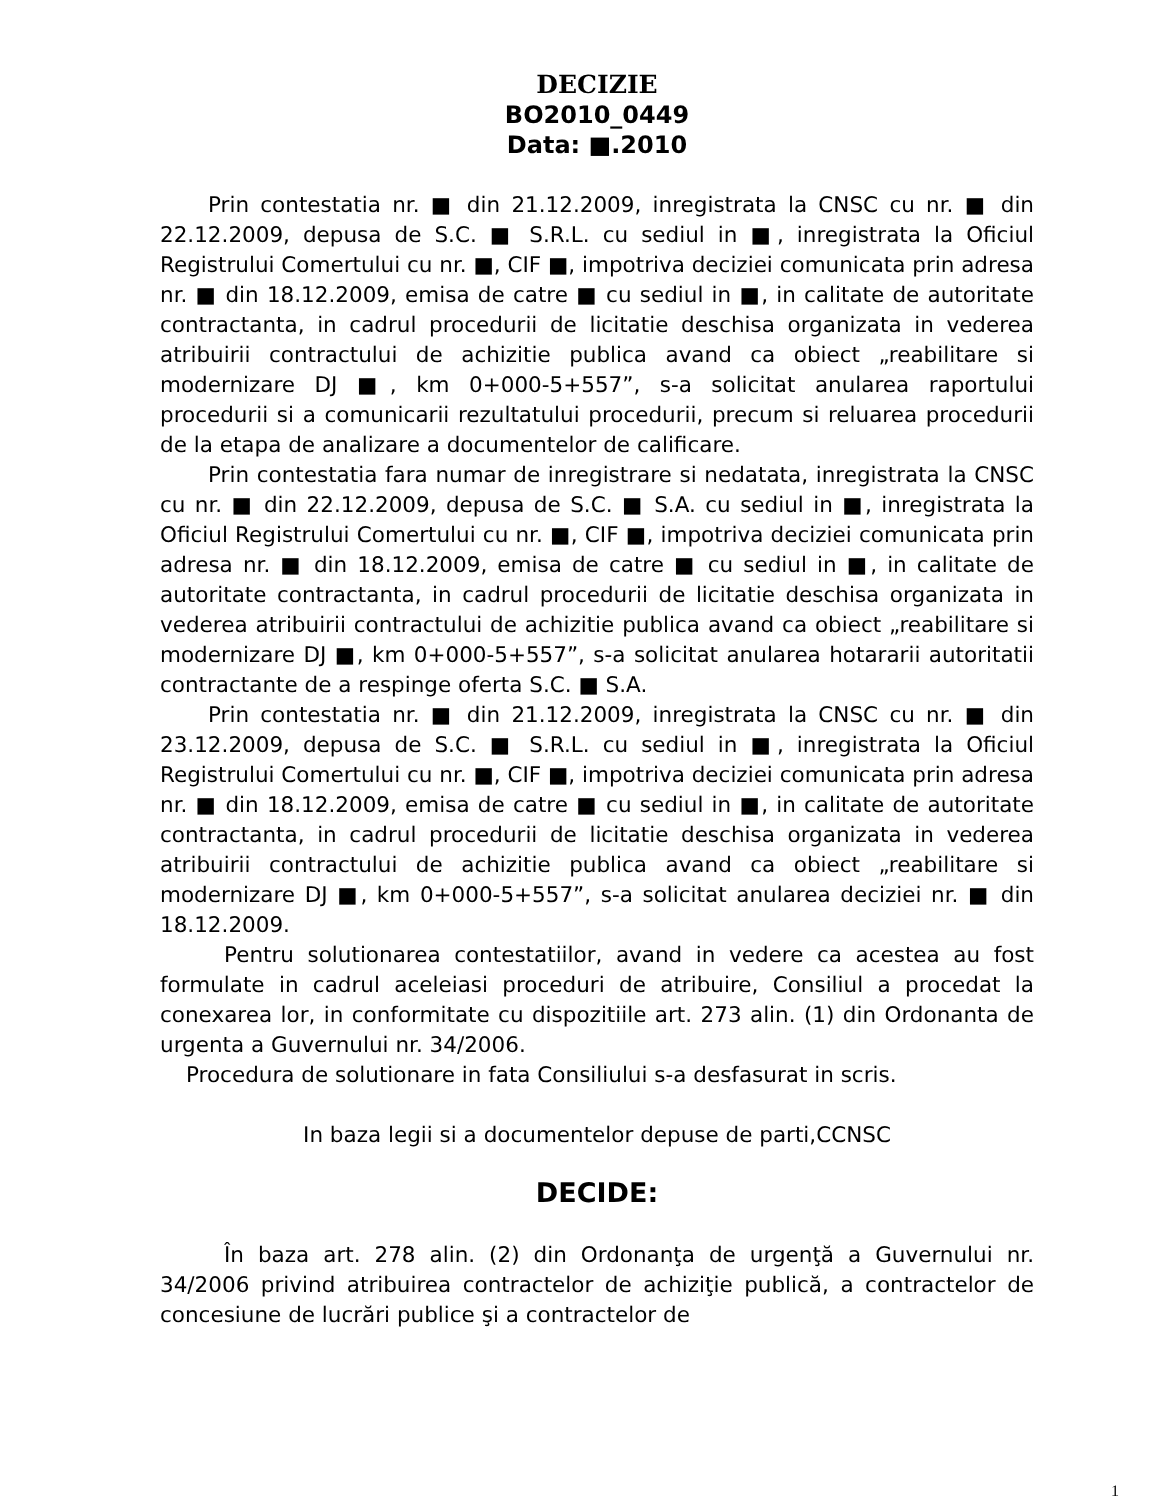DECIZIE
BO2010_0449
Data: ■.2010
Prin contestatia nr. ■ din 21.12.2009, inregistrata la CNSC cu nr. ■ din 22.12.2009, depusa de S.C. ■ S.R.L. cu sediul in ■, inregistrata la Oficiul Registrului Comertului cu nr. ■, CIF ■, impotriva deciziei comunicata prin adresa nr. ■ din 18.12.2009, emisa de catre ■ cu sediul in ■, in calitate de autoritate contractanta, in cadrul procedurii de licitatie deschisa organizata in vederea atribuirii contractului de achizitie publica avand ca obiect „reabilitare si modernizare DJ ■, km 0+000-5+557”, s-a solicitat anularea raportului procedurii si a comunicarii rezultatului procedurii, precum si reluarea procedurii de la etapa de analizare a documentelor de calificare.
Prin contestatia fara numar de inregistrare si nedatata, inregistrata la CNSC cu nr. ■ din 22.12.2009, depusa de S.C. ■ S.A. cu sediul in ■, inregistrata la Oficiul Registrului Comertului cu nr. ■, CIF ■, impotriva deciziei comunicata prin adresa nr. ■ din 18.12.2009, emisa de catre ■ cu sediul in ■, in calitate de autoritate contractanta, in cadrul procedurii de licitatie deschisa organizata in vederea atribuirii contractului de achizitie publica avand ca obiect „reabilitare si modernizare DJ ■, km 0+000-5+557”, s-a solicitat anularea hotararii autoritatii contractante de a respinge oferta S.C. ■ S.A.
Prin contestatia nr. ■ din 21.12.2009, inregistrata la CNSC cu nr. ■ din 23.12.2009, depusa de S.C. ■ S.R.L. cu sediul in ■, inregistrata la Oficiul Registrului Comertului cu nr. ■, CIF ■, impotriva deciziei comunicata prin adresa nr. ■ din 18.12.2009, emisa de catre ■ cu sediul in ■, in calitate de autoritate contractanta, in cadrul procedurii de licitatie deschisa organizata in vederea atribuirii contractului de achizitie publica avand ca obiect „reabilitare si modernizare DJ ■, km 0+000-5+557”, s-a solicitat anularea deciziei nr. ■ din 18.12.2009.
Pentru solutionarea contestatiilor, avand in vedere ca acestea au fost formulate in cadrul aceleiasi proceduri de atribuire, Consiliul a procedat la conexarea lor, in conformitate cu dispozitiile art. 273 alin. (1) din Ordonanta de urgenta a Guvernului nr. 34/2006.
Procedura de solutionare in fata Consiliului s-a desfasurat in scris.
In baza legii si a documentelor depuse de parti,CCNSC
DECIDE:
În baza art. 278 alin. (2) din Ordonanţa de urgenţă a Guvernului nr. 34/2006 privind atribuirea contractelor de achiziţie publică, a contractelor de concesiune de lucrări publice şi a contractelor de
1